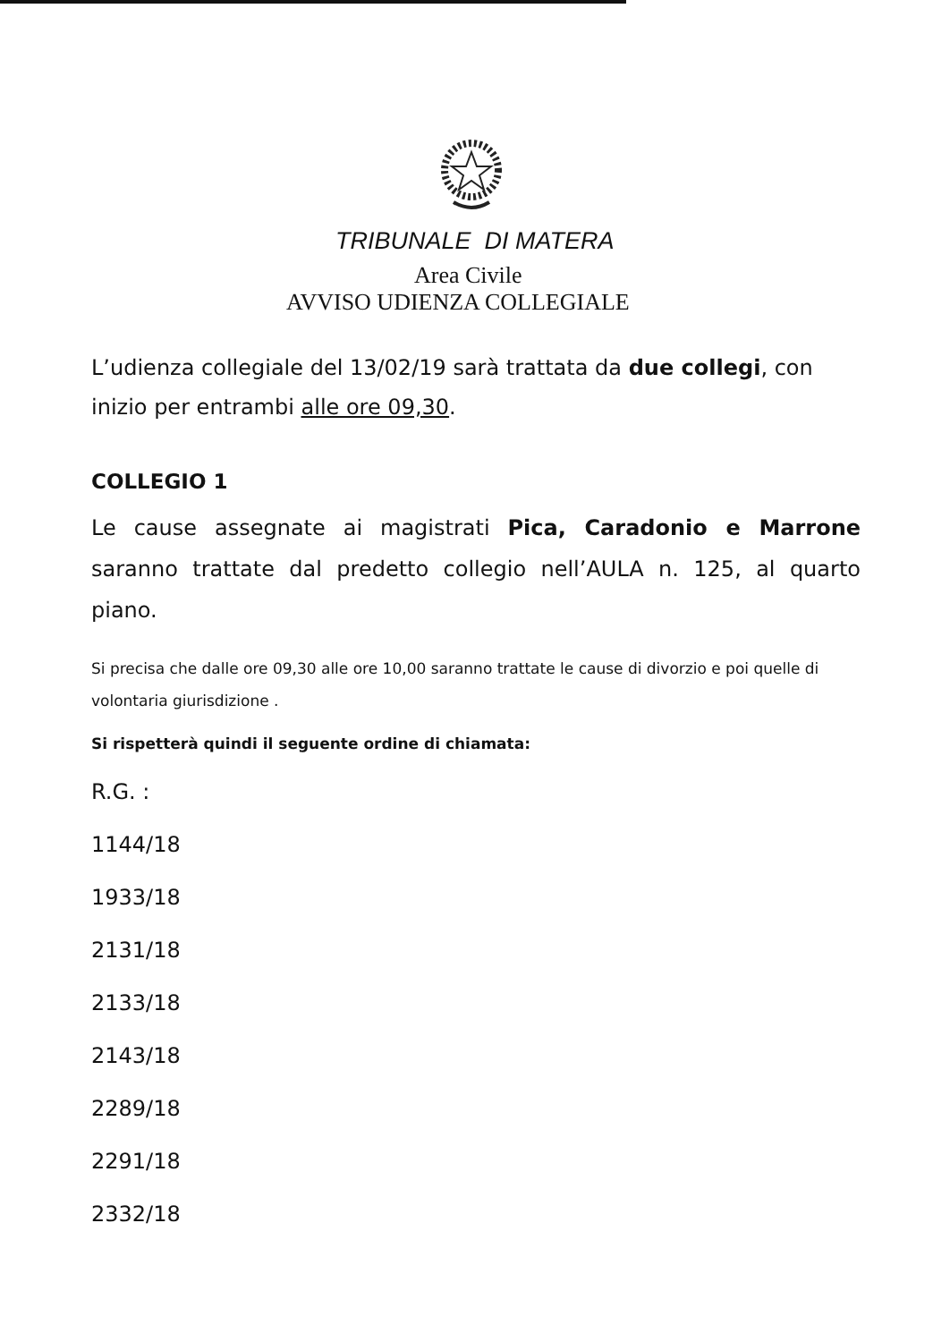TRIBUNALE DI MATERA
Area Civile
AVVISO UDIENZA COLLEGIALE
L’udienza collegiale del 13/02/19 sarà trattata da due collegi, con inizio per entrambi alle ore 09,30.
COLLEGIO 1
Le cause assegnate ai magistrati Pica, Caradonio e Marrone saranno trattate dal predetto collegio nell’AULA n. 125, al quarto piano.
Si precisa che dalle ore 09,30 alle ore 10,00 saranno trattate le cause di divorzio e poi quelle di volontaria giurisdizione .
Si rispetterà quindi il seguente ordine di chiamata:
R.G. :
1144/18
1933/18
2131/18
2133/18
2143/18
2289/18
2291/18
2332/18